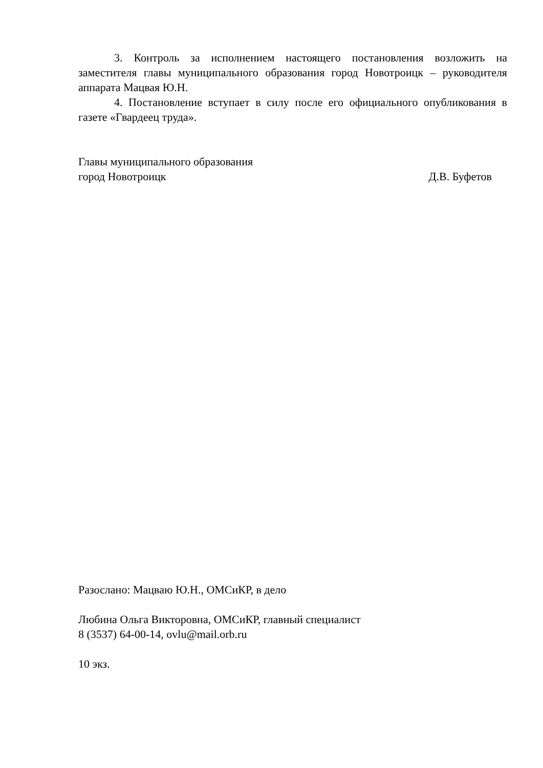3. Контроль за исполнением настоящего постановления возложить на заместителя главы муниципального образования город Новотроицк – руководителя аппарата Мацвая Ю.Н.
4. Постановление вступает в силу после его официального опубликования в газете «Гвардеец труда».
Главы муниципального образования
город Новотроицк Д.В. Буфетов
Разослано: Мацваю Ю.Н., ОМСиКР, в дело
Любина Ольга Викторовна, ОМСиКР, главный специалист
8 (3537) 64-00-14, ovlu@mail.orb.ru
10 экз.